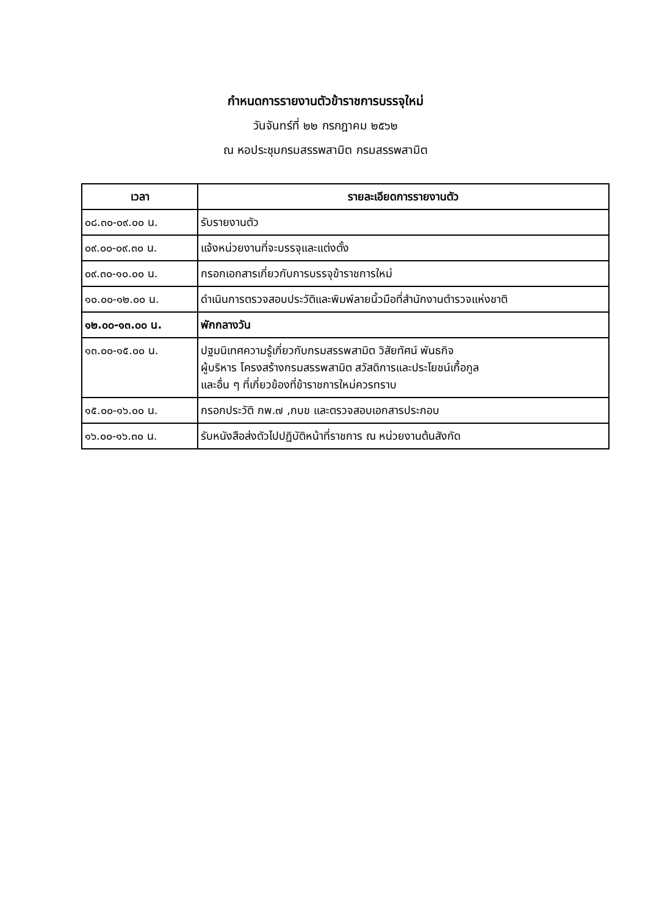กำหนดการรายงานตัวข้าราชการบรรจุใหม่
วันจันทร์ที่ ๒๒ กรกฎาคม ๒๕๖๒
ณ หอประชุมกรมสรรพสามิต กรมสรรพสามิต
| เวลา | รายละเอียดการรายงานตัว |
| --- | --- |
| ๐๘.๓๐-๐๙.๐๐ น. | รับรายงานตัว |
| ๐๙.๐๐-๐๙.๓๐ น. | แจ้งหน่วยงานที่จะบรรจุและแต่งตั้ง |
| ๐๙.๓๐-๑๐.๐๐ น. | กรอกเอกสารเกี่ยวกับการบรรจุข้าราชการใหม่ |
| ๑๐.๐๐-๑๒.๐๐ น. | ดำเนินการตรวจสอบประวัติและพิมพ์ลายนิ้วมือที่สำนักงานตำรวจแห่งชาติ |
| ๑๒.๐๐-๑๓.๐๐ น. | พักกลางวัน |
| ๑๓.๐๐-๑๕.๐๐ น. | ปฐมนิเทศความรู้เกี่ยวกับกรมสรรพสามิต วิสัยทัศน์ พันธกิจ ผู้บริหาร โครงสร้างกรมสรรพสามิต สวัสดิการและประโยชน์เกื้อกูล และอื่น ๆ ที่เกี่ยวข้องที่ข้าราชการใหม่ควรทราบ |
| ๑๕.๐๐-๑๖.๐๐ น. | กรอกประวัติ กพ.๗ ,กบข และตรวจสอบเอกสารประกอบ |
| ๑๖.๐๐-๑๖.๓๐ น. | รับหนังสือส่งตัวไปปฏิบัติหน้าที่ราชการ ณ หน่วยงานต้นสังกัด |